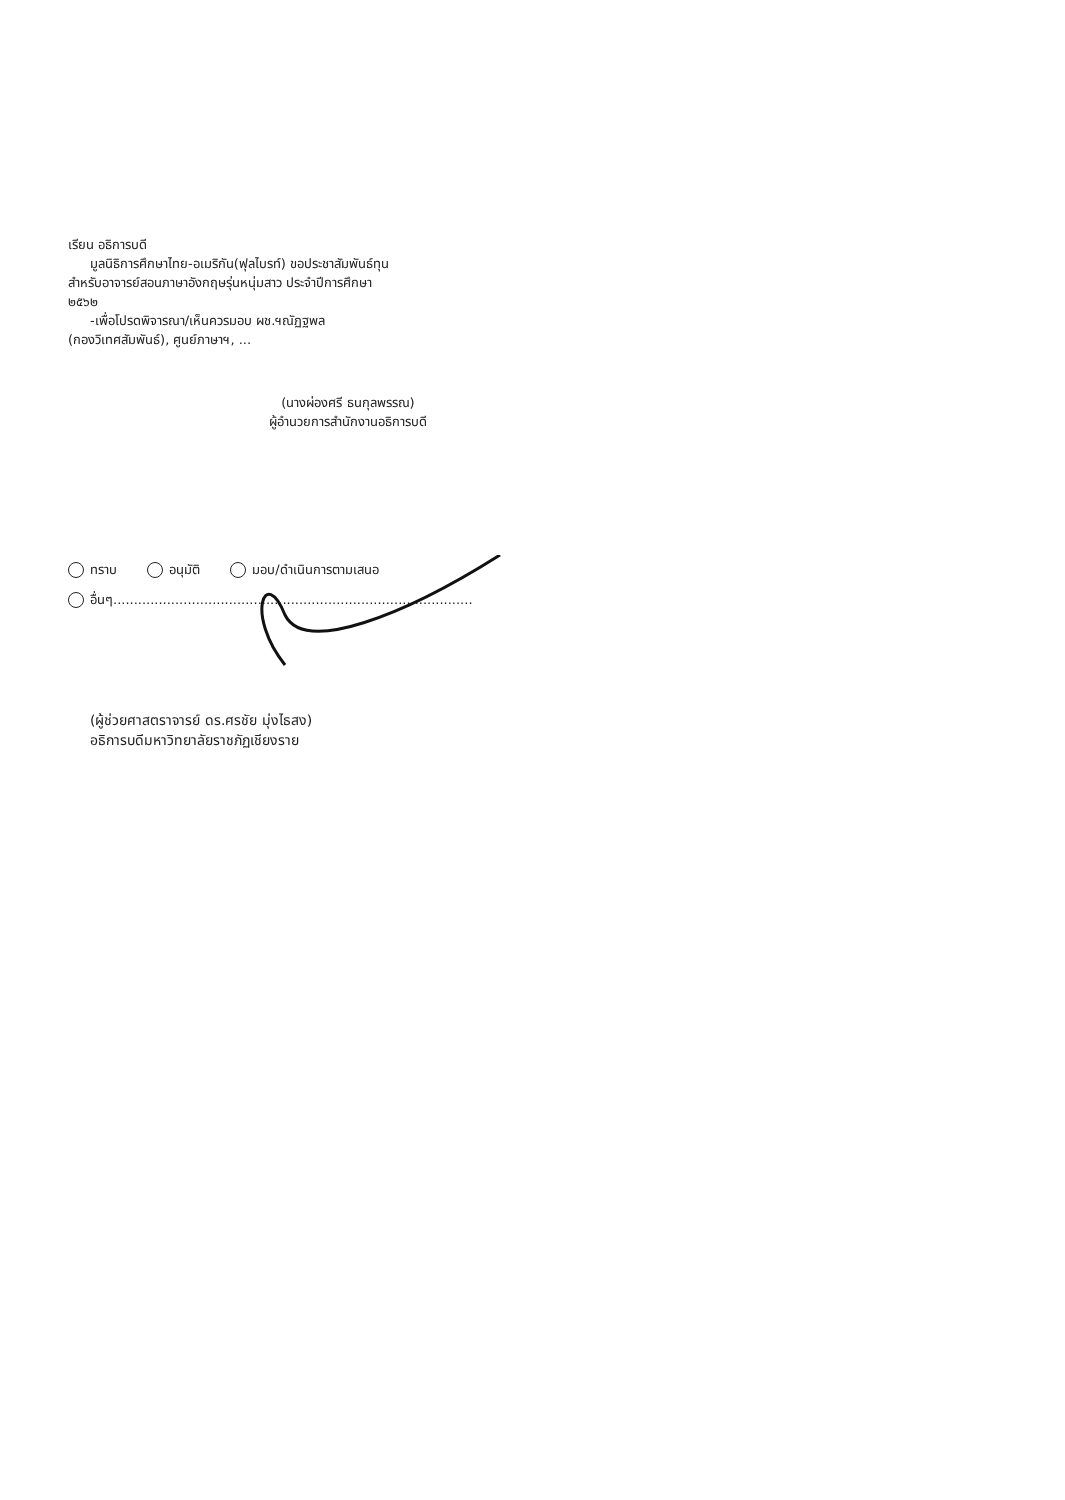เรียน อธิการบดี
มูลนิธิการศึกษาไทย-อเมริกัน(ฟุลไบรท์) ขอประชาสัมพันธ์ทุน
สำหรับอาจารย์สอนภาษาอังกฤษรุ่นหนุ่มสาว ประจำปีการศึกษา
๒๕๖๒
-เพื่อโปรดพิจารณา/เห็นควรมอบ ผช.ฯณัฏฐพล
(กองวิเทศสัมพันธ์), ศูนย์ภาษาฯ, ...
(นางผ่องศรี ธนกุลพรรณ)
ผู้อำนวยการสำนักงานอธิการบดี
ทราบ อนุมัติ มอบ/ดำเนินการตามเสนอ
อื่นๆ.......................................................................................
(ผู้ช่วยศาสตราจารย์ ดร.ศรชัย มุ่งไธสง)
อธิการบดีมหาวิทยาลัยราชภัฏเชียงราย